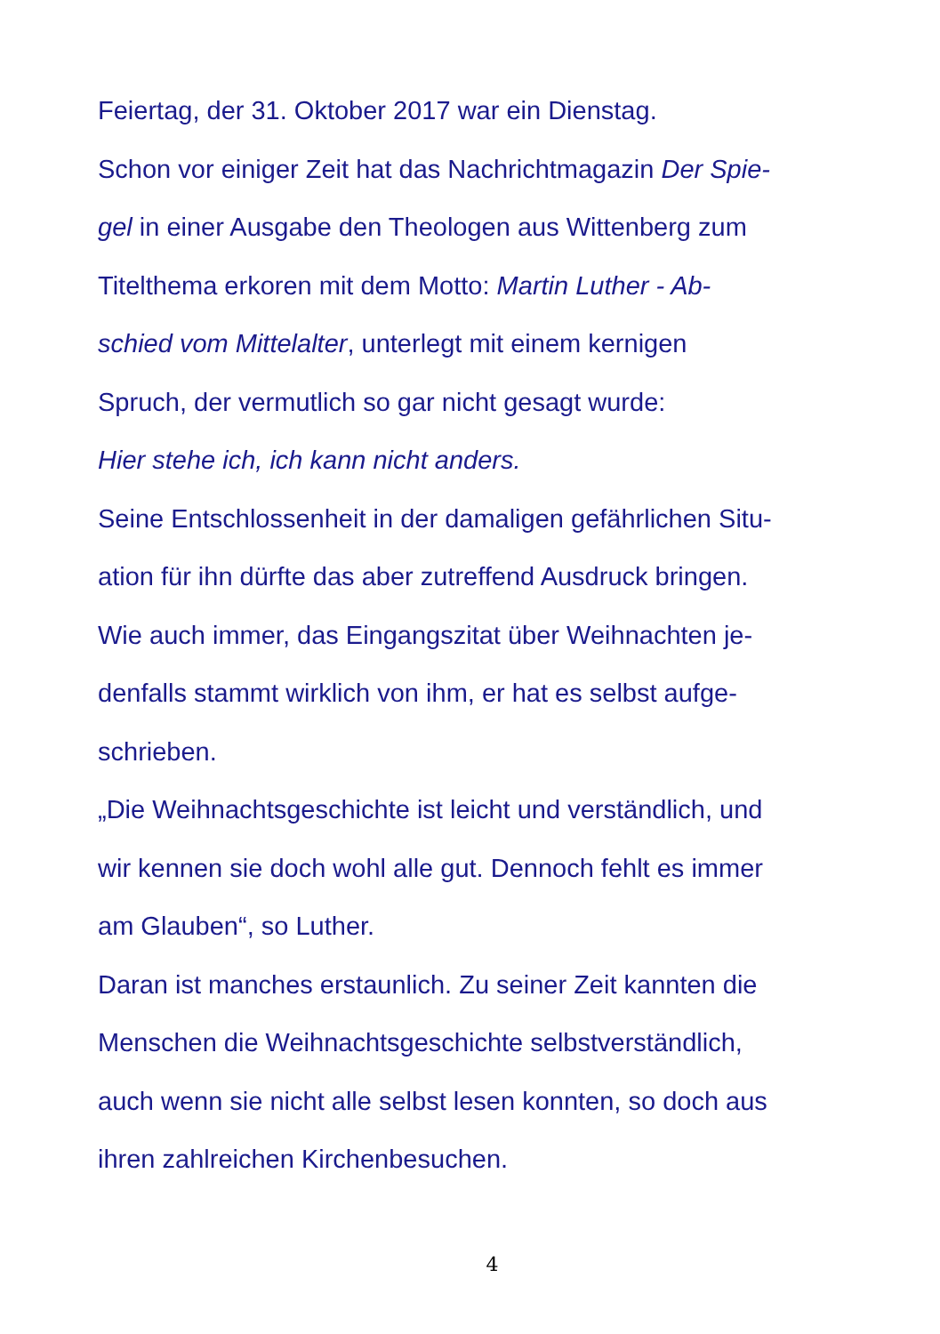Feiertag, der 31. Oktober 2017 war ein Dienstag.
Schon vor einiger Zeit hat das Nachrichtmagazin Der Spie-
gel in einer Ausgabe den Theologen aus Wittenberg zum
Titelthema erkoren mit dem Motto: Martin Luther - Ab-
schied vom Mittelalter, unterlegt mit einem kernigen
Spruch, der vermutlich so gar nicht gesagt wurde:
Hier stehe ich, ich kann nicht anders.
Seine Entschlossenheit in der damaligen gefährlichen Situ-
ation für ihn dürfte das aber zutreffend Ausdruck bringen.
Wie auch immer, das Eingangszitat über Weihnachten je-
denfalls stammt wirklich von ihm, er hat es selbst aufge-
schrieben.
„Die Weihnachtsgeschichte ist leicht und verständlich, und
wir kennen sie doch wohl alle gut. Dennoch fehlt es immer
am Glauben“, so Luther.
Daran ist manches erstaunlich. Zu seiner Zeit kannten die
Menschen die Weihnachtsgeschichte selbstverständlich,
auch wenn sie nicht alle selbst lesen konnten, so doch aus
ihren zahlreichen Kirchenbesuchen.
4